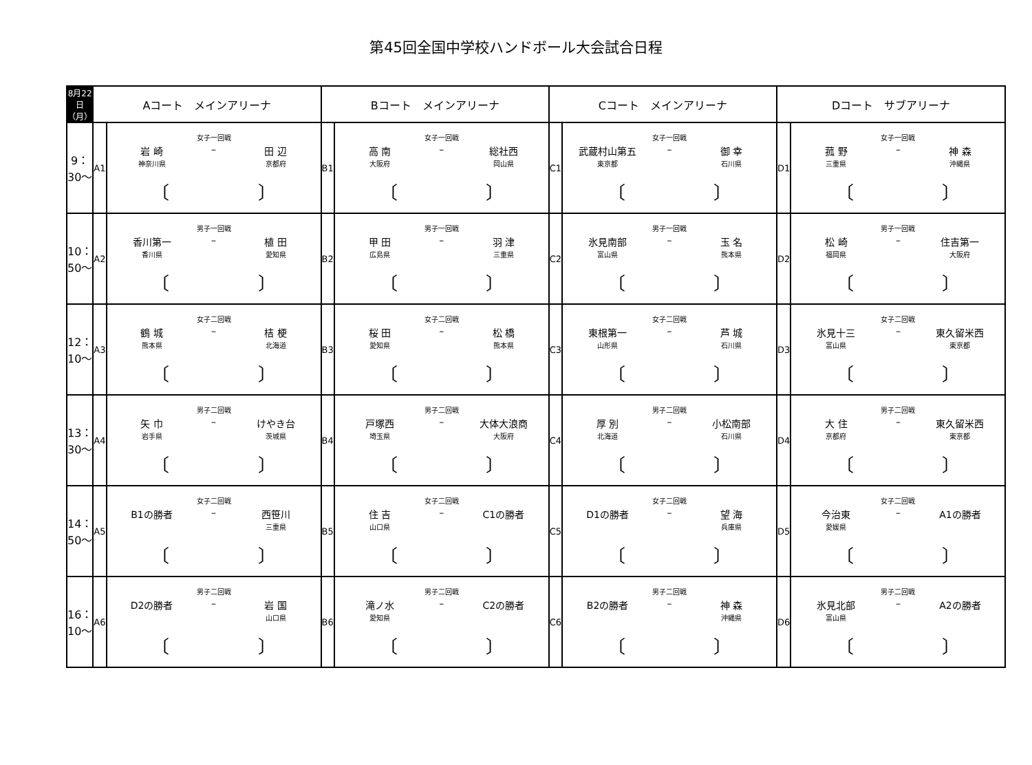第45回全国中学校ハンドボール大会試合日程
| 8月22日（月） | Aコート メインアリーナ | | Bコート メインアリーナ | | Cコート メインアリーナ | | Dコート サブアリーナ | |
| --- | --- | --- | --- | --- | --- | --- | --- | --- |
| 9：30～ | A1 | 女子一回戦 岩 崎 神奈川県 – 田 辺 京都府 〔 〕 | B1 | 女子一回戦 高 南 大阪府 – 総社西 岡山県 〔 〕 | C1 | 女子一回戦 武蔵村山第五 東京都 – 御 幸 石川県 〔 〕 | D1 | 女子一回戦 菰 野 三重県 – 神 森 沖縄県 〔 〕 |
| 10：50～ | A2 | 男子一回戦 香川第一 香川県 – 植 田 愛知県 〔 〕 | B2 | 男子一回戦 甲 田 広島県 – 羽 津 三重県 〔 〕 | C2 | 男子一回戦 氷見南部 富山県 – 玉 名 熊本県 〔 〕 | D2 | 男子一回戦 松 崎 福岡県 – 住吉第一 大阪府 〔 〕 |
| 12：10～ | A3 | 女子二回戦 鶴 城 熊本県 – 桔 梗 北海道 〔 〕 | B3 | 女子二回戦 桜 田 愛知県 – 松 橋 熊本県 〔 〕 | C3 | 女子二回戦 東根第一 山形県 – 芦 城 石川県 〔 〕 | D3 | 女子二回戦 氷見十三 富山県 – 東久留米西 東京都 〔 〕 |
| 13：30～ | A4 | 男子二回戦 矢 巾 岩手県 – けやき台 茨城県 〔 〕 | B4 | 男子二回戦 戸塚西 埼玉県 – 大体大浪商 大阪府 〔 〕 | C4 | 男子二回戦 厚 別 北海道 – 小松南部 石川県 〔 〕 | D4 | 男子二回戦 大 住 京都府 – 東久留米西 東京都 〔 〕 |
| 14：50～ | A5 | 女子二回戦 B1の勝者 – 西笹川 三重県 〔 〕 | B5 | 女子二回戦 住 吉 山口県 – C1の勝者 〔 〕 | C5 | 女子二回戦 D1の勝者 – 望 海 兵庫県 〔 〕 | D5 | 女子二回戦 今治東 愛媛県 – A1の勝者 〔 〕 |
| 16：10～ | A6 | 男子二回戦 D2の勝者 – 岩 国 山口県 〔 〕 | B6 | 男子二回戦 滝ノ水 愛知県 – C2の勝者 〔 〕 | C6 | 男子二回戦 B2の勝者 – 神 森 沖縄県 〔 〕 | D6 | 男子二回戦 氷見北部 富山県 – A2の勝者 〔 〕 |